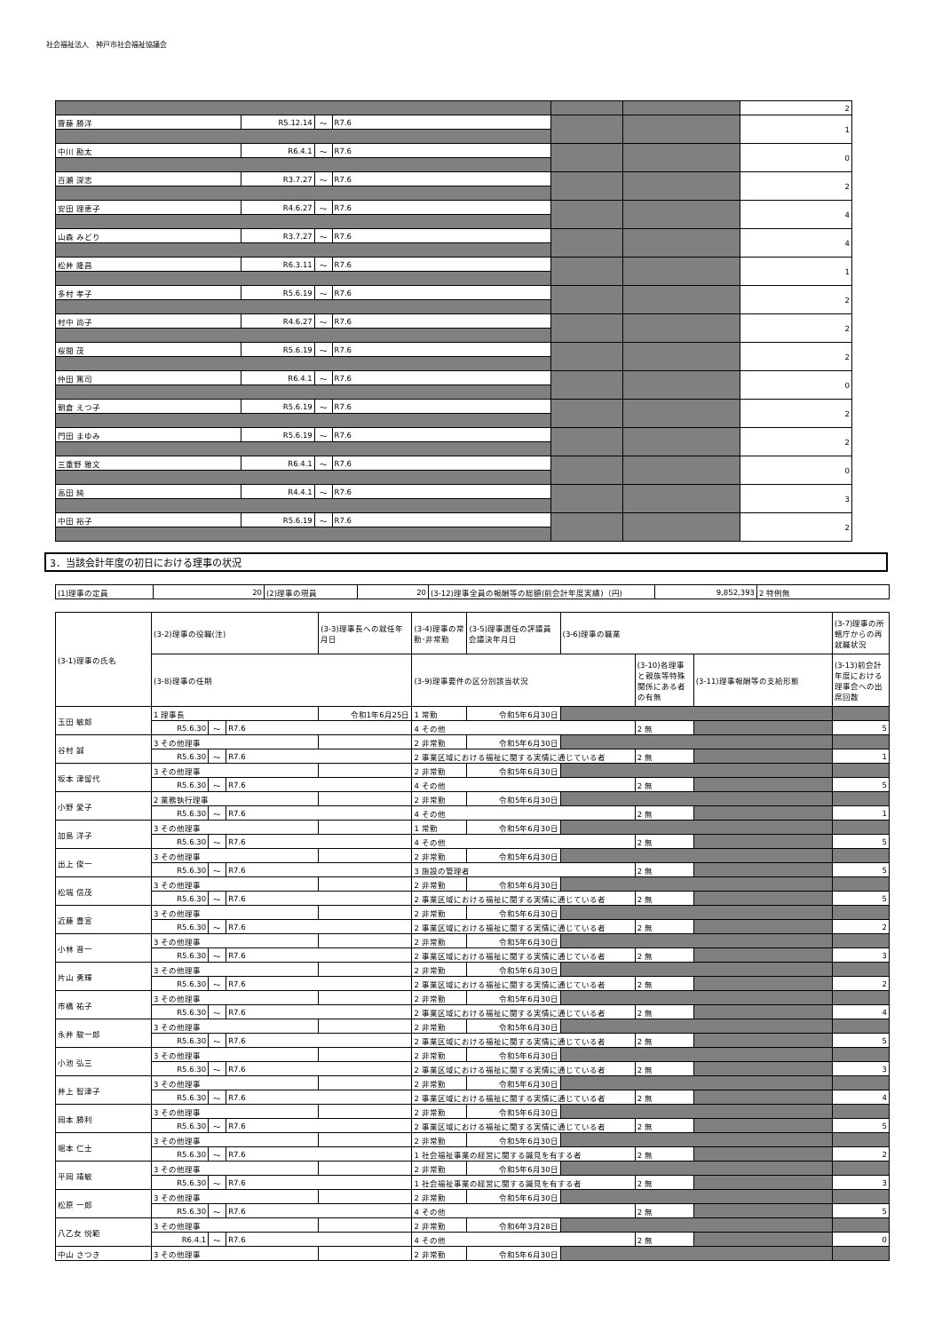社会福祉法人　神戸市社会福祉協議会
| | | | | | | 2 |
| 齋藤 勝洋 | R5.12.14 | ～ | R7.6 | | | 1 |
| 中川 勘太 | R6.4.1 | ～ | R7.6 | | | 0 |
| 百瀬 深志 | R3.7.27 | ～ | R7.6 | | | 2 |
| 安田 理恵子 | R4.6.27 | ～ | R7.6 | | | 4 |
| 山森 みどり | R3.7.27 | ～ | R7.6 | | | 4 |
| 松井 隆昌 | R6.3.11 | ～ | R7.6 | | | 1 |
| 多村 孝子 | R5.6.19 | ～ | R7.6 | | | 2 |
| 村中 尚子 | R4.6.27 | ～ | R7.6 | | | 2 |
| 桜間 茂 | R5.6.19 | ～ | R7.6 | | | 2 |
| 仲田 篤司 | R6.4.1 | ～ | R7.6 | | | 0 |
| 朝倉 えつ子 | R5.6.19 | ～ | R7.6 | | | 2 |
| 門田 まゆみ | R5.6.19 | ～ | R7.6 | | | 2 |
| 三重野 雅文 | R6.4.1 | ～ | R7.6 | | | 0 |
| 高田 純 | R4.4.1 | ～ | R7.6 | | | 3 |
| 中田 裕子 | R5.6.19 | ～ | R7.6 | | | 2 |
3．当該会計年度の初日における理事の状況
| (1)理事の定員 | 20 | (2)理事の現員 | 20 | (3-12)理事全員の報酬等の総額(前会計年度実績)（円) | 9,852,393 | 2 特例無 |
| (3-1)理事の氏名 | (3-2)理事の役職(注) | | | (3-3)理事長への就任年月日 | (3-4)理事の常勤･非常勤 | (3-5)理事選任の評議員会議決年月日 | (3-6)理事の職業 | | | (3-7)理事の所轄庁からの再就職状況 |
| --- | --- | --- | --- | --- | --- | --- | --- | --- | --- | --- |
| | (3-8)理事の任期 | | | | (3-9)理事要件の区分別該当状況 | | | (3-10)各理事と親族等特殊関係にある者の有無 | (3-11)理事報酬等の支給形態 | (3-13)前会計年度における理事会への出席回数 |
| 玉田 敏郎 | 1 理事長 | | | 令和1年6月25日 | 1 常勤 | 令和5年6月30日 | | | | |
| | R5.6.30 | ～ | R7.6 | | 4 その他 | | | 2 無 | | 5 |
| 谷村 誠 | 3 その他理事 | | | | 2 非常勤 | 令和5年6月30日 | | | | |
| | R5.6.30 | ～ | R7.6 | | 2 事業区域における福祉に関する実情に通じている者 | | | 2 無 | | 1 |
| 坂本 津留代 | 3 その他理事 | | | | 2 非常勤 | 令和5年6月30日 | | | | |
| | R5.6.30 | ～ | R7.6 | | 4 その他 | | | 2 無 | | 5 |
| 小野 愛子 | 2 業務執行理事 | | | | 2 非常勤 | 令和5年6月30日 | | | | |
| | R5.6.30 | ～ | R7.6 | | 4 その他 | | | 2 無 | | 1 |
| 加島 洋子 | 3 その他理事 | | | | 1 常勤 | 令和5年6月30日 | | | | |
| | R5.6.30 | ～ | R7.6 | | 4 その他 | | | 2 無 | | 5 |
| 出上 俊一 | 3 その他理事 | | | | 2 非常勤 | 令和5年6月30日 | | | | |
| | R5.6.30 | ～ | R7.6 | | 3 施設の管理者 | | | 2 無 | | 5 |
| 松端 信茂 | 3 その他理事 | | | | 2 非常勤 | 令和5年6月30日 | | | | |
| | R5.6.30 | ～ | R7.6 | | 2 事業区域における福祉に関する実情に通じている者 | | | 2 無 | | 5 |
| 近藤 豊宣 | 3 その他理事 | | | | 2 非常勤 | 令和5年6月30日 | | | | |
| | R5.6.30 | ～ | R7.6 | | 2 事業区域における福祉に関する実情に通じている者 | | | 2 無 | | 2 |
| 小林 晋一 | 3 その他理事 | | | | 2 非常勤 | 令和5年6月30日 | | | | |
| | R5.6.30 | ～ | R7.6 | | 2 事業区域における福祉に関する実情に通じている者 | | | 2 無 | | 3 |
| 片山 勇輝 | 3 その他理事 | | | | 2 非常勤 | 令和5年6月30日 | | | | |
| | R5.6.30 | ～ | R7.6 | | 2 事業区域における福祉に関する実情に通じている者 | | | 2 無 | | 2 |
| 市橋 祐子 | 3 その他理事 | | | | 2 非常勤 | 令和5年6月30日 | | | | |
| | R5.6.30 | ～ | R7.6 | | 2 事業区域における福祉に関する実情に通じている者 | | | 2 無 | | 4 |
| 永井 駿一郎 | 3 その他理事 | | | | 2 非常勤 | 令和5年6月30日 | | | | |
| | R5.6.30 | ～ | R7.6 | | 2 事業区域における福祉に関する実情に通じている者 | | | 2 無 | | 5 |
| 小池 弘三 | 3 その他理事 | | | | 2 非常勤 | 令和5年6月30日 | | | | |
| | R5.6.30 | ～ | R7.6 | | 2 事業区域における福祉に関する実情に通じている者 | | | 2 無 | | 3 |
| 井上 智津子 | 3 その他理事 | | | | 2 非常勤 | 令和5年6月30日 | | | | |
| | R5.6.30 | ～ | R7.6 | | 2 事業区域における福祉に関する実情に通じている者 | | | 2 無 | | 4 |
| 岡本 勝利 | 3 その他理事 | | | | 2 非常勤 | 令和5年6月30日 | | | | |
| | R5.6.30 | ～ | R7.6 | | 2 事業区域における福祉に関する実情に通じている者 | | | 2 無 | | 5 |
| 堀本 仁士 | 3 その他理事 | | | | 2 非常勤 | 令和5年6月30日 | | | | |
| | R5.6.30 | ～ | R7.6 | | 1 社会福祉事業の経営に関する識見を有する者 | | | 2 無 | | 2 |
| 平岡 靖敏 | 3 その他理事 | | | | 2 非常勤 | 令和5年6月30日 | | | | |
| | R5.6.30 | ～ | R7.6 | | 1 社会福祉事業の経営に関する識見を有する者 | | | 2 無 | | 3 |
| 松原 一郎 | 3 その他理事 | | | | 2 非常勤 | 令和5年6月30日 | | | | |
| | R5.6.30 | ～ | R7.6 | | 4 その他 | | | 2 無 | | 5 |
| 八乙女 悦範 | 3 その他理事 | | | | 2 非常勤 | 令和6年3月28日 | | | | |
| | R6.4.1 | ～ | R7.6 | | 4 その他 | | | 2 無 | | 0 |
| 中山 さつき | 3 その他理事 | | | | 2 非常勤 | 令和5年6月30日 | | | | |